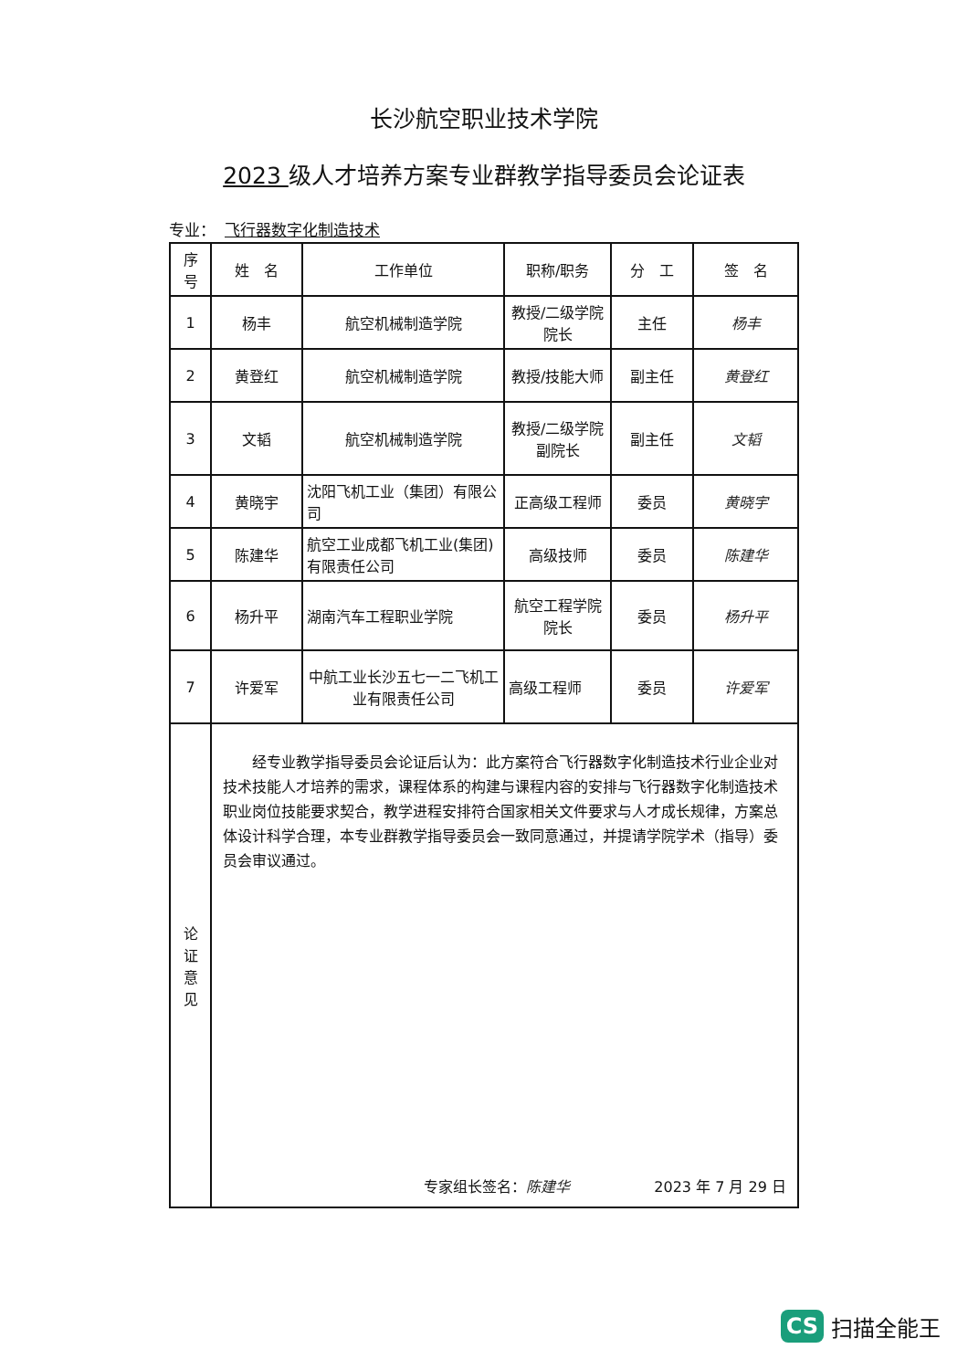长沙航空职业技术学院
2023 级人才培养方案专业群教学指导委员会论证表
专业： 飞行器数字化制造技术
| 序 号 | 姓 名 | 工作单位 | 职称/职务 | 分 工 | 签 名 |
| --- | --- | --- | --- | --- | --- |
| 1 | 杨丰 | 航空机械制造学院 | 教授/二级学院院长 | 主任 | 杨丰 |
| 2 | 黄登红 | 航空机械制造学院 | 教授/技能大师 | 副主任 | 黄登红 |
| 3 | 文韬 | 航空机械制造学院 | 教授/二级学院副院长 | 副主任 | 文韬 |
| 4 | 黄晓宇 | 沈阳飞机工业（集团）有限公司 | 正高级工程师 | 委员 | 黄晓宇 |
| 5 | 陈建华 | 航空工业成都飞机工业(集团)有限责任公司 | 高级技师 | 委员 | 陈建华 |
| 6 | 杨升平 | 湖南汽车工程职业学院 | 航空工程学院院长 | 委员 | 杨升平 |
| 7 | 许爱军 | 中航工业长沙五七一二飞机工业有限责任公司 | 高级工程师 | 委员 | 许爱军 |
| 论 证 意 见 | 经专业教学指导委员会论证后认为：此方案符合飞行器数字化制造技术行业企业对技术技能人才培养的需求，课程体系的构建与课程内容的安排与飞行器数字化制造技术职业岗位技能要求契合，教学进程安排符合国家相关文件要求与人才成长规律，方案总体设计科学合理，本专业群教学指导委员会一致同意通过，并提请学院学术（指导）委员会审议通过。 专家组长签名： 陈建华 2023 年 7 月 29 日 | | | | |
CS 扫描全能王